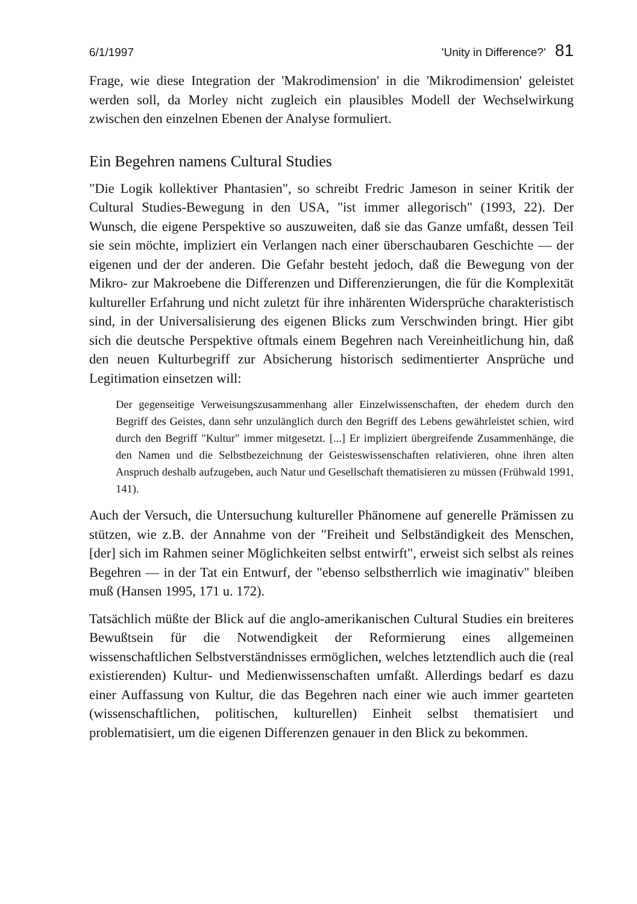6/1/1997 'Unity in Difference?' 81
Frage, wie diese Integration der 'Makrodimension' in die 'Mikrodimension' geleistet werden soll, da Morley nicht zugleich ein plausibles Modell der Wechselwirkung zwischen den einzelnen Ebenen der Analyse formuliert.
Ein Begehren namens Cultural Studies
"Die Logik kollektiver Phantasien", so schreibt Fredric Jameson in seiner Kritik der Cultural Studies-Bewegung in den USA, "ist immer allegorisch" (1993, 22). Der Wunsch, die eigene Perspektive so auszuweiten, daß sie das Ganze umfaßt, dessen Teil sie sein möchte, impliziert ein Verlangen nach einer überschaubaren Geschichte — der eigenen und der der anderen. Die Gefahr besteht jedoch, daß die Bewegung von der Mikro- zur Makroebene die Differenzen und Differenzierungen, die für die Komplexität kultureller Erfahrung und nicht zuletzt für ihre inhärenten Widersprüche charakteristisch sind, in der Universalisierung des eigenen Blicks zum Verschwinden bringt. Hier gibt sich die deutsche Perspektive oftmals einem Begehren nach Vereinheitlichung hin, daß den neuen Kulturbegriff zur Absicherung historisch sedimentierter Ansprüche und Legitimation einsetzen will:
Der gegenseitige Verweisungszusammenhang aller Einzelwissenschaften, der ehedem durch den Begriff des Geistes, dann sehr unzulänglich durch den Begriff des Lebens gewährleistet schien, wird durch den Begriff "Kultur" immer mitgesetzt. [...] Er impliziert übergreifende Zusammenhänge, die den Namen und die Selbstbezeichnung der Geisteswissenschaften relativieren, ohne ihren alten Anspruch deshalb aufzugeben, auch Natur und Gesellschaft thematisieren zu müssen (Frühwald 1991, 141).
Auch der Versuch, die Untersuchung kultureller Phänomene auf generelle Prämissen zu stützen, wie z.B. der Annahme von der "Freiheit und Selbständigkeit des Menschen, [der] sich im Rahmen seiner Möglichkeiten selbst entwirft", erweist sich selbst als reines Begehren — in der Tat ein Entwurf, der "ebenso selbstherrlich wie imaginativ" bleiben muß (Hansen 1995, 171 u. 172).
Tatsächlich müßte der Blick auf die anglo-amerikanischen Cultural Studies ein breiteres Bewußtsein für die Notwendigkeit der Reformierung eines allgemeinen wissenschaftlichen Selbstverständnisses ermöglichen, welches letztendlich auch die (real existierenden) Kultur- und Medienwissenschaften umfaßt. Allerdings bedarf es dazu einer Auffassung von Kultur, die das Begehren nach einer wie auch immer gearteten (wissenschaftlichen, politischen, kulturellen) Einheit selbst thematisiert und problematisiert, um die eigenen Differenzen genauer in den Blick zu bekommen.